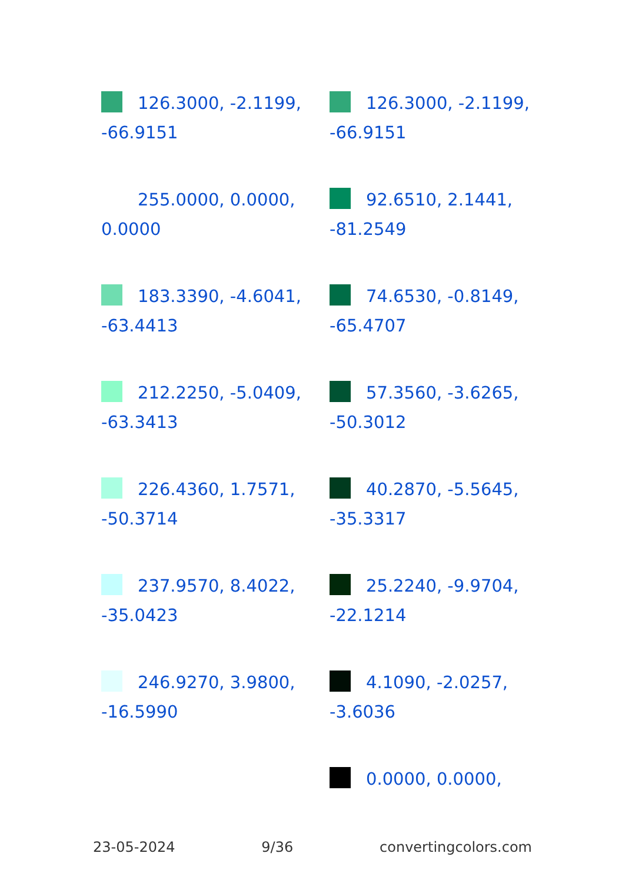126.3000, -2.1199, -66.9151
126.3000, -2.1199, -66.9151
255.0000, 0.0000, 0.0000
92.6510, 2.1441, -81.2549
183.3390, -4.6041, -63.4413
74.6530, -0.8149, -65.4707
212.2250, -5.0409, -63.3413
57.3560, -3.6265, -50.3012
226.4360, 1.7571, -50.3714
40.2870, -5.5645, -35.3317
237.9570, 8.4022, -35.0423
25.2240, -9.9704, -22.1214
246.9270, 3.9800, -16.5990
4.1090, -2.0257, -3.6036
0.0000, 0.0000,
23-05-2024 9/36 convertingcolors.com